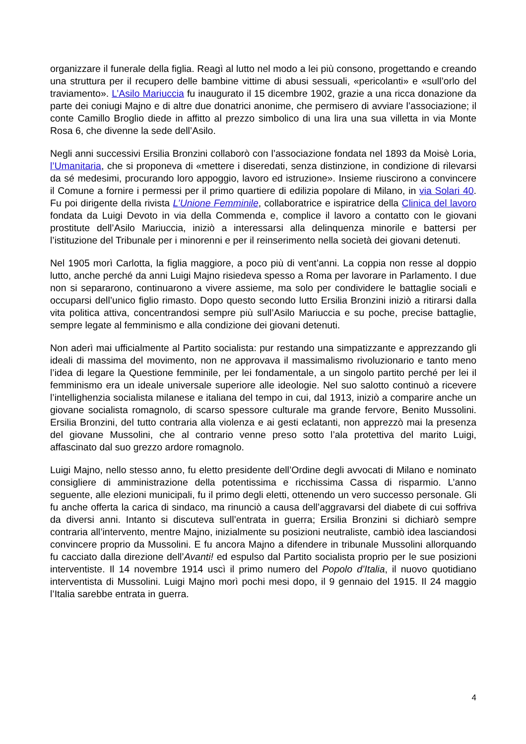organizzare il funerale della figlia. Reagì al lutto nel modo a lei più consono, progettando e creando una struttura per il recupero delle bambine vittime di abusi sessuali, «pericolanti» e «sull’orlo del traviamento». L’Asilo Mariuccia fu inaugurato il 15 dicembre 1902, grazie a una ricca donazione da parte dei coniugi Majno e di altre due donatrici anonime, che permisero di avviare l’associazione; il conte Camillo Broglio diede in affitto al prezzo simbolico di una lira una sua villetta in via Monte Rosa 6, che divenne la sede dell’Asilo.
Negli anni successivi Ersilia Bronzini collaborò con l’associazione fondata nel 1893 da Moisè Loria, l’Umanitaria, che si proponeva di «mettere i diseredati, senza distinzione, in condizione di rilevarsi da sé medesimi, procurando loro appoggio, lavoro ed istruzione». Insieme riuscirono a convincere il Comune a fornire i permessi per il primo quartiere di edilizia popolare di Milano, in via Solari 40. Fu poi dirigente della rivista L’Unione Femminile, collaboratrice e ispiratrice della Clinica del lavoro fondata da Luigi Devoto in via della Commenda e, complice il lavoro a contatto con le giovani prostitute dell’Asilo Mariuccia, iniziò a interessarsi alla delinquenza minorile e battersi per l’istituzione del Tribunale per i minorenni e per il reinserimento nella società dei giovani detenuti.
Nel 1905 morì Carlotta, la figlia maggiore, a poco più di vent’anni. La coppia non resse al doppio lutto, anche perché da anni Luigi Majno risiedeva spesso a Roma per lavorare in Parlamento. I due non si separarono, continuarono a vivere assieme, ma solo per condividere le battaglie sociali e occuparsi dell’unico figlio rimasto. Dopo questo secondo lutto Ersilia Bronzini iniziò a ritirarsi dalla vita politica attiva, concentrandosi sempre più sull’Asilo Mariuccia e su poche, precise battaglie, sempre legate al femminismo e alla condizione dei giovani detenuti.
Non aderì mai ufficialmente al Partito socialista: pur restando una simpatizzante e apprezzando gli ideali di massima del movimento, non ne approvava il massimalismo rivoluzionario e tanto meno l’idea di legare la Questione femminile, per lei fondamentale, a un singolo partito perché per lei il femminismo era un ideale universale superiore alle ideologie. Nel suo salotto continuò a ricevere l’intellighenzia socialista milanese e italiana del tempo in cui, dal 1913, iniziò a comparire anche un giovane socialista romagnolo, di scarso spessore culturale ma grande fervore, Benito Mussolini. Ersilia Bronzini, del tutto contraria alla violenza e ai gesti eclatanti, non apprezzò mai la presenza del giovane Mussolini, che al contrario venne preso sotto l’ala protettiva del marito Luigi, affascinato dal suo grezzo ardore romagnolo.
Luigi Majno, nello stesso anno, fu eletto presidente dell’Ordine degli avvocati di Milano e nominato consigliere di amministrazione della potentissima e ricchissima Cassa di risparmio. L’anno seguente, alle elezioni municipali, fu il primo degli eletti, ottenendo un vero successo personale. Gli fu anche offerta la carica di sindaco, ma rinunciò a causa dell’aggravarsi del diabete di cui soffriva da diversi anni. Intanto si discuteva sull’entrata in guerra; Ersilia Bronzini si dichiarò sempre contraria all’intervento, mentre Majno, inizialmente su posizioni neutraliste, cambiò idea lasciandosi convincere proprio da Mussolini. E fu ancora Majno a difendere in tribunale Mussolini allorquando fu cacciato dalla direzione dell’Avanti! ed espulso dal Partito socialista proprio per le sue posizioni interventiste. Il 14 novembre 1914 uscì il primo numero del Popolo d’Italia, il nuovo quotidiano interventista di Mussolini. Luigi Majno morì pochi mesi dopo, il 9 gennaio del 1915. Il 24 maggio l’Italia sarebbe entrata in guerra.
4